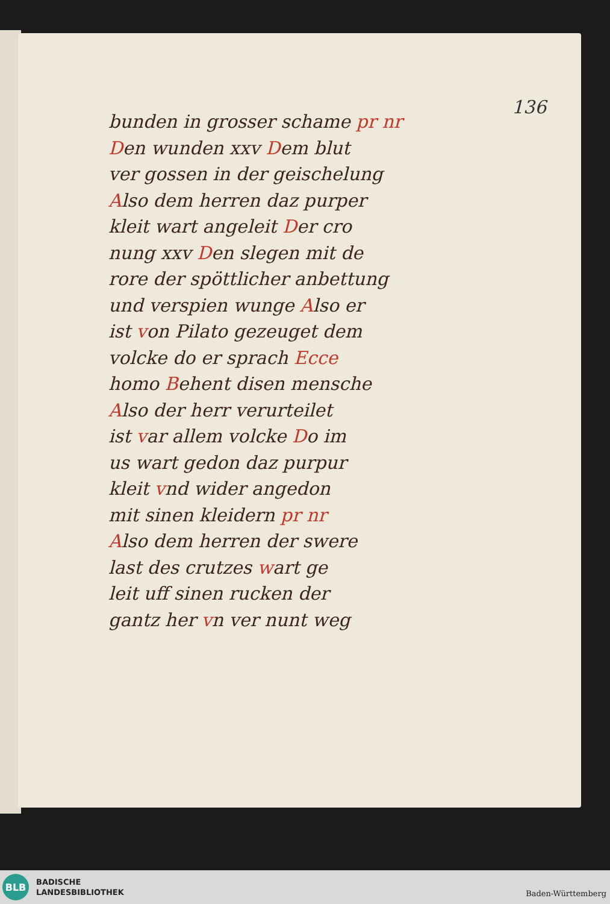136
bunden in grosser schame pr nr
Den wunden xxv Dem blut
ver gossen in der geischelung
Also dem herren daz purper
kleit wart angeleit Der cro
nung xxv Den slegen mit de
rore der spöttlicher anbettung
und verspien wunge Also er
ist von Pilato gezeuget dem
volcke do er sprach Ecce
homo Behent disen mensche
Also der herr verurteilet
ist var allem volcke Do im
us wart gedon daz purpur
kleit vnd wider angedon
mit sinen kleidern pr nr
Also dem herren der swere
last des crutzes wart ge
leit uff sinen rucken der
gantz her vn ver nunt weg
BLB
BADISCHE
LANDESBIBLIOTHEK
Baden-Württemberg